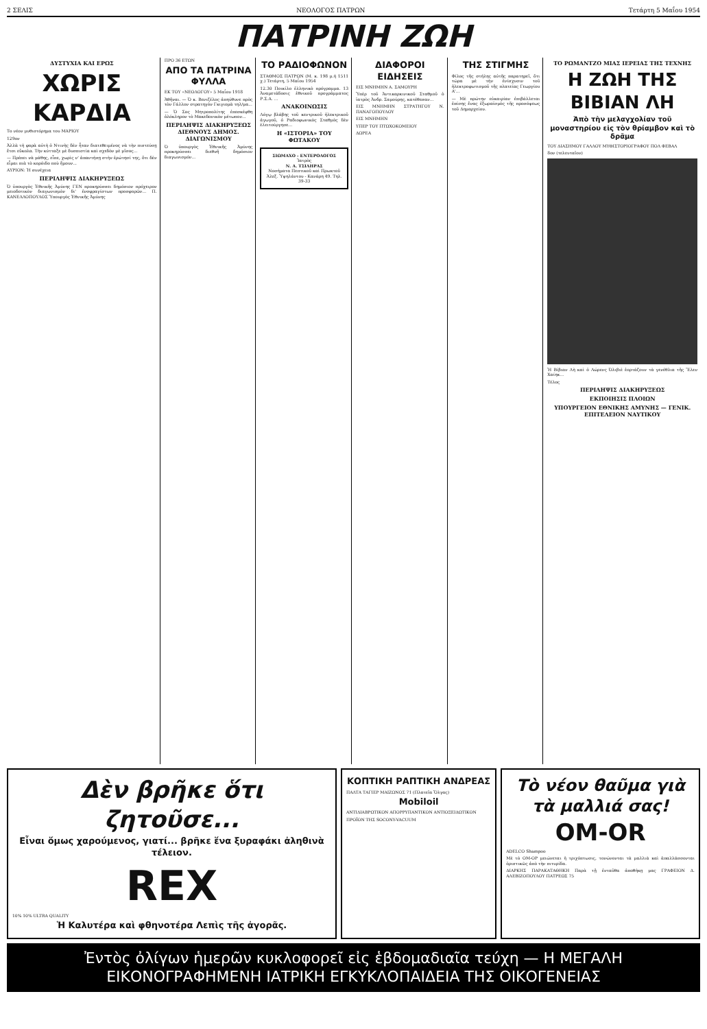2 ΣΕΛΙΣ ΝΕΟΛΟΓΟΣ ΠΑΤΡΩΝ Τετάρτη 5 Μαΐου 1954
ΠΑΤΡΙΝΗ ΖΩΗ
ΔΥΣΤΥΧΙΑ ΚΑΙ ΕΡΩΣ
ΧΩΡΙΣ ΚΑΡΔΙΑ
Το νέον μυθιστόρημα του ΜΑΡΙΟΥ
129ον
Ἀλλὰ τὴ φορὰ αὐτὴ ὁ Ντινὴς δὲν ἦταν διατεθειμένος νὰ τὴν πιστεύσῃ ἔτσι εὔκολα. Τὴν κύτταξε μὲ δυσπιστία καὶ σχεδὸν μὲ μῖσος...
— Πρέπει νὰ μάθης, εἶπε, χωρὶς ν' ἀπαντήσῃ στὴν ἐρώτησί της, ὅτι δὲν εἶμαι πιὰ τὸ κορόιδο ποὺ ἤμουν...
ΑΥΡΙΟΝ: Ἡ συνέχεια
ΠΕΡΙΛΗΨΙΣ ΔΙΑΚΗΡΥΞΕΩΣ
Ὁ ὑπουργὸς Ἐθνικῆς Ἀμύνης ΓΕΝ προκηρύσσει δημόσιον πρόχειρον μειοδοτικὸν διαγωνισμὸν δι' ἐνσφραγίστων προσφορῶν... Π. ΚΑΝΕΛΛΟΠΟΥΛΟΣ Ὑπουργὸς Ἐθνικῆς Ἀμύνης
ΠΡΟ 36 ΕΤΩΝ
ΑΠΟ ΤΑ ΠΑΤΡΙΝΑ ΦΥΛΛΑ
ΕΚ ΤΟΥ «ΝΕΟΛΟΓΟΥ» 5 Μαΐου 1918
Ἀθῆναι. — Ὁ κ. Βενιζέλος ἀπηύθυνε πρὸς τὸν Γάλλον στρατηγὸν Γκιγιομὰ τηλ/μα...
— Ὁ Σος Μητροπολίτης ἐπεσκέφθη ὁλόκληρον τὸ Μακεδονικὸν μέτωπον...
ΠΕΡΙΛΗΨΙΣ ΔΙΑΚΗΡΥΞΕΩΣ ΔΙΕΘΝΟΥΣ ΔΗΜΟΣ. ΔΙΑΓΩΝΙΣΜΟΥ
Ὁ ὑπουργὸς Ἐθνικῆς Ἀμύνης προκηρύσσει διεθνῆ δημόσιον διαγωνισμόν...
ΤΟ ΡΑΔΙΟΦΩΝΟΝ
ΣΤΑΘΜΟΣ ΠΑΤΡΩΝ (Μ. κ. 198 μ.ή 1511 χ.) Τετάρτη, 5 Μαΐου 1954
12.30 Ποικίλο ἑλληνικὸ πρόγραμμα. 13 Ἀναμετάδοσις ἐθνικοῦ προγράμματος Ρ.Σ.Α. ...
ΑΝΑΚΟΙΝΩΣΙΣ
Λόγῳ βλάβης τοῦ κεντρικοῦ ἠλεκτρικοῦ ἀγωγοῦ, ὁ Ραδιοφωνικὸς Σταθμὸς δὲν ἐλειτούργησε...
Η «ΙΣΤΟΡΙΑ» ΤΟΥ ΦΩΤΑΚΟΥ
ΣΙΩΜΑΧΟ - ΕΝΤΕΡΟΛΟΓΟΣ
Ἰατρὸς
Ν. Α. ΤΣΙΛΗΡΑΣ
Νοσήματα Πεπτικοῦ καὶ Πρωκτοῦ
Ἀλεξ. Ὑψηλάντου - Κανάρη 49. Τηλ. 39-33
ΔΙΑΦΟΡΟΙ ΕΙΔΗΣΕΙΣ
ΕΙΣ ΜΝΗΜΗΝ Α. ΣΑΜΟΥΡΗ
Ὑπὲρ τοῦ Ἀντικαρκινικοῦ Σταθμοῦ ὁ ἰατρὸς Ἀνδρ. Σαμούρης, κατέθεσαν...
ΕΙΣ ΜΝΗΜΗΝ ΣΤΡΑΤΗΓΟΥ Ν. ΠΑΝΑΓΟΠΟΥΛΟΥ
ΕΙΣ ΜΝΗΜΗΝ
ΥΠΕΡ ΤΟΥ ΠΤΩΧΟΚΟΜΕΙΟΥ
ΔΩΡΕΑ
ΤΗΣ ΣΤΙΓΜΗΣ
Φίλος τῆς στήλης αὐτῆς παρατηρεῖ, ὅτι τώρα μὲ τὴν ἐνίσχυσιν τοῦ ἠλεκτροφωτισμοῦ τῆς πλατείας Γεωργίου Α'...
— Μὲ πρώτην εὐκαιρίαν ἐπιβάλλεται ἐπίσης ἕνας ἐξωραϊσμὸς τῆς προσόψεως τοῦ Δημαρχείου.
ΤΟ ΡΩΜΑΝΤΖΟ ΜΙΑΣ ΙΕΡΕΙΑΣ ΤΗΣ ΤΕΧΝΗΣ
Η ΖΩΗ ΤΗΣ ΒΙΒΙΑΝ ΛΗ
Ἀπὸ τὴν μελαγχολίαν τοῦ μοναστηρίου εἰς τὸν θρίαμβον καὶ τὸ δρᾶμα
ΤΟΥ ΔΙΑΣΗΜΟΥ ΓΑΛΛΟΥ ΜΥΘΙΣΤΟΡΙΟΓΡΑΦΟΥ ΠΟΛ ΦΕΒΑΛ
8ον (τελευταῖον)
Ἡ Βίβιαν Λὴ καὶ ὁ Λώρενς Ὀλιβιὲ ἑορτάζουν τὰ γενέθλια τῆς Ἔλεν Χαίηκ...
Τέλος
ΠΕΡΙΛΗΨΙΣ ΔΙΑΚΗΡΥΞΕΩΣ
ΕΚΠΟΙΗΣΙΣ ΠΛΟΙΩΝ
ΥΠΟΥΡΓΕΙΟΝ ΕΘΝΙΚΗΣ ΑΜΥΝΗΣ — ΓΕΝΙΚ. ΕΠΙΤΕΛΕΙΟΝ ΝΑΥΤΙΚΟΥ
Δὲν βρῆκε ὅτι ζητοῦσε...
Εἶναι ὅμως χαρούμενος, γιατί... βρῆκε ἕνα ξυραφάκι ἀληθινὰ τέλειον.
REX
10% 10% ULTRA QUALITY
Ἡ Καλυτέρα καὶ φθηνοτέρα Λεπὶς τῆς ἀγορᾶς.
ΚΟΠΤΙΚΗ ΡΑΠΤΙΚΗ ΑΝΔΡΕΑΣ
ΠΑΛΤΑ ΤΑΓΙΕΡ ΜΑΙΖΩΝΟΣ 71 (Πλατεῖα Ὄλγας)
Mobiloil
ΑΝΤΙΔΙΑΒΡΩΤΙΚΟΝ ΑΠΟΡΡΥΠΑΝΤΙΚΟΝ ΑΝΤΙΟΞΕΙΔΩΤΙΚΟΝ
ΠΡΟΪΟΝ ΤΗΣ SOCONY-VACUUM
Τὸ νέον θαῦμα γιὰ τὰ μαλλιά σας!
OM-OR
ADELCO Shampoo
Μὲ τὸ ΟΜ-ΟΡ μειώνεται ἡ τριχόπτωσις, τονώνονται τὰ μαλλιὰ καὶ ἀπαλλάσσονται ὁριστικῶς ἀπὸ τὴν πιτυρίδα.
ΔΙΑΡΚΗΣ ΠΑΡΑΚΑΤΑΘΗΚΗ Παρὰ τῇ ἐνταῦθα ἀποθήκῃ μας ΓΡΑΦΕΙΟΝ Δ. ΑΛΕΒΙΖΟΠΟΥΛΟΥ ΠΑΤΡΕΩΣ 75
Ἐντὸς ὀλίγων ἡμερῶν κυκλοφορεῖ εἰς ἑβδομαδιαῖα τεύχη — Η ΜΕΓΑΛΗ ΕΙΚΟΝΟΓΡΑΦΗΜΕΝΗ ΙΑΤΡΙΚΗ ΕΓΚΥΚΛΟΠΑΙΔΕΙΑ ΤΗΣ ΟΙΚΟΓΕΝΕΙΑΣ